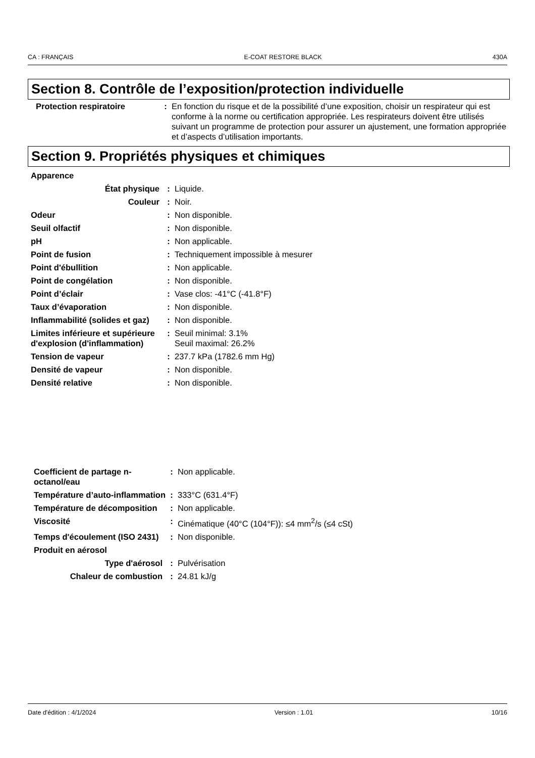CA : FRANÇAIS E-COAT RESTORE BLACK 430A
Section 8. Contrôle de l’exposition/protection individuelle
| Protection respiratoire | : | En fonction du risque et de la possibilité d’une exposition, choisir un respirateur qui est conforme à la norme ou certification appropriée. Les respirateurs doivent être utilisés suivant un programme de protection pour assurer un ajustement, une formation appropriée et d’aspects d’utilisation importants. |
Section 9. Propriétés physiques et chimiques
| Apparence | | |
| État physique | : | Liquide. |
| Couleur | : | Noir. |
| Odeur | : | Non disponible. |
| Seuil olfactif | : | Non disponible. |
| pH | : | Non applicable. |
| Point de fusion | : | Techniquement impossible à mesurer |
| Point d'ébullition | : | Non applicable. |
| Point de congélation | : | Non disponible. |
| Point d’éclair | : | Vase clos: -41°C (-41.8°F) |
| Taux d’évaporation | : | Non disponible. |
| Inflammabilité (solides et gaz) | : | Non disponible. |
| Limites inférieure et supérieure d'explosion (d'inflammation) | : | Seuil minimal: 3.1% Seuil maximal: 26.2% |
| Tension de vapeur | : | 237.7 kPa (1782.6 mm Hg) |
| Densité de vapeur | : | Non disponible. |
| Densité relative | : | Non disponible. |
| Coefficient de partage n-octanol/eau | : | Non applicable. |
| Température d’auto-inflammation | : | 333°C (631.4°F) |
| Température de décomposition | : | Non applicable. |
| Viscosité | : | Cinématique (40°C (104°F)): ≤4 mm<sup>2</sup>/s (≤4 cSt) |
| Temps d'écoulement (ISO 2431) | : | Non disponible. |
| Produit en aérosol | | |
| Type d'aérosol | : | Pulvérisation |
| Chaleur de combustion | : | 24.81 kJ/g |
Date d'édition : 4/1/2024 Version : 1.01 10/16